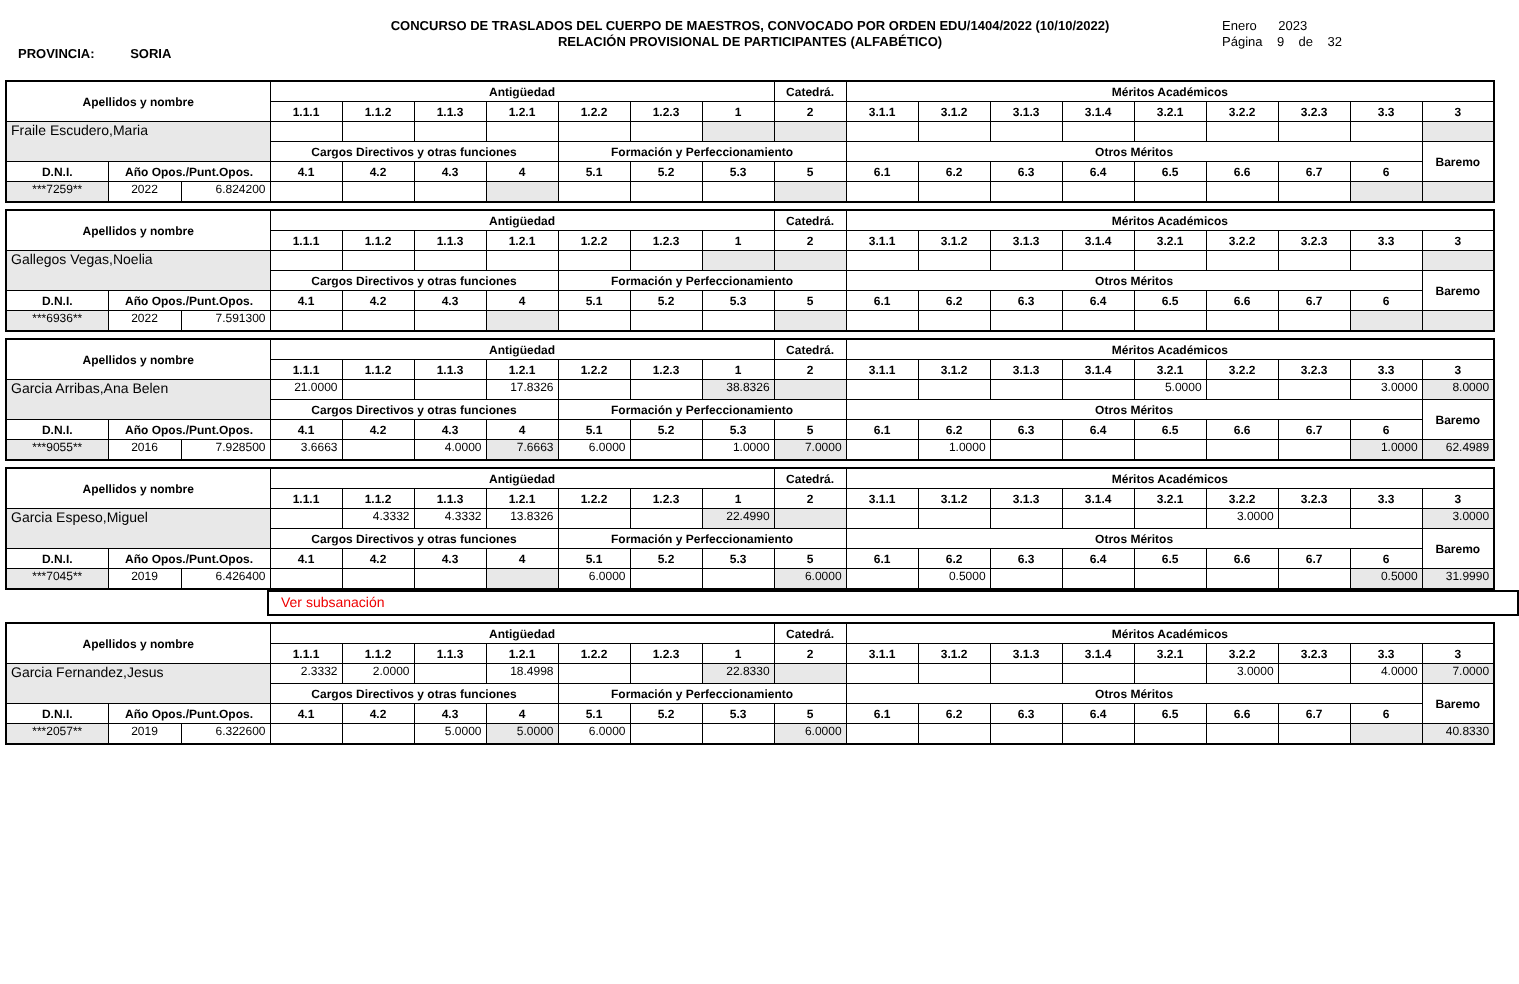PROVINCIA: SORIA
CONCURSO DE TRASLADOS DEL CUERPO DE MAESTROS, CONVOCADO POR ORDEN EDU/1404/2022 (10/10/2022)
RELACIÓN PROVISIONAL DE PARTICIPANTES (ALFABÉTICO)
Enero 2023
Página 9 de 32
| Apellidos y nombre | | | Antigüedad | | | | | | | Catedrá. | Méritos Académicos | | | | | | | | |
| --- | --- | --- | --- | --- | --- | --- | --- | --- | --- | --- | --- | --- | --- | --- | --- | --- | --- | --- | --- |
| | | | 1.1.1 | 1.1.2 | 1.1.3 | 1.2.1 | 1.2.2 | 1.2.3 | 1 | 2 | 3.1.1 | 3.1.2 | 3.1.3 | 3.1.4 | 3.2.1 | 3.2.2 | 3.2.3 | 3.3 | 3 |
| Fraile Escudero,Maria | | | | | | | | | | | | | | | | | | | |
| | | | Cargos Directivos y otras funciones | | | | Formación y Perfeccionamiento | | | | Otros Méritos | | | | | | | | Baremo |
| D.N.I. | Año Opos./Punt.Opos. | | 4.1 | 4.2 | 4.3 | 4 | 5.1 | 5.2 | 5.3 | 5 | 6.1 | 6.2 | 6.3 | 6.4 | 6.5 | 6.6 | 6.7 | 6 | |
| ***7259** | 2022 | 6.824200 | | | | | | | | | | | | | | | | | |
| Apellidos y nombre | | | Antigüedad | | | | | | | Catedrá. | Méritos Académicos | | | | | | | | |
| --- | --- | --- | --- | --- | --- | --- | --- | --- | --- | --- | --- | --- | --- | --- | --- | --- | --- | --- | --- |
| | | | 1.1.1 | 1.1.2 | 1.1.3 | 1.2.1 | 1.2.2 | 1.2.3 | 1 | 2 | 3.1.1 | 3.1.2 | 3.1.3 | 3.1.4 | 3.2.1 | 3.2.2 | 3.2.3 | 3.3 | 3 |
| Gallegos Vegas,Noelia | | | | | | | | | | | | | | | | | | | |
| | | | Cargos Directivos y otras funciones | | | | Formación y Perfeccionamiento | | | | Otros Méritos | | | | | | | | Baremo |
| D.N.I. | Año Opos./Punt.Opos. | | 4.1 | 4.2 | 4.3 | 4 | 5.1 | 5.2 | 5.3 | 5 | 6.1 | 6.2 | 6.3 | 6.4 | 6.5 | 6.6 | 6.7 | 6 | |
| ***6936** | 2022 | 7.591300 | | | | | | | | | | | | | | | | | |
| Apellidos y nombre | | | Antigüedad | | | | | | | Catedrá. | Méritos Académicos | | | | | | | | |
| --- | --- | --- | --- | --- | --- | --- | --- | --- | --- | --- | --- | --- | --- | --- | --- | --- | --- | --- | --- |
| | | | 1.1.1 | 1.1.2 | 1.1.3 | 1.2.1 | 1.2.2 | 1.2.3 | 1 | 2 | 3.1.1 | 3.1.2 | 3.1.3 | 3.1.4 | 3.2.1 | 3.2.2 | 3.2.3 | 3.3 | 3 |
| Garcia Arribas,Ana Belen | | | 21.0000 | | | 17.8326 | | | 38.8326 | | | | | | 5.0000 | | | 3.0000 | 8.0000 |
| | | | Cargos Directivos y otras funciones | | | | Formación y Perfeccionamiento | | | | Otros Méritos | | | | | | | | Baremo |
| D.N.I. | Año Opos./Punt.Opos. | | 4.1 | 4.2 | 4.3 | 4 | 5.1 | 5.2 | 5.3 | 5 | 6.1 | 6.2 | 6.3 | 6.4 | 6.5 | 6.6 | 6.7 | 6 | |
| ***9055** | 2016 | 7.928500 | 3.6663 | | 4.0000 | 7.6663 | 6.0000 | | 1.0000 | 7.0000 | | 1.0000 | | | | | | 1.0000 | 62.4989 |
| Apellidos y nombre | | | Antigüedad | | | | | | | Catedrá. | Méritos Académicos | | | | | | | | |
| --- | --- | --- | --- | --- | --- | --- | --- | --- | --- | --- | --- | --- | --- | --- | --- | --- | --- | --- | --- |
| | | | 1.1.1 | 1.1.2 | 1.1.3 | 1.2.1 | 1.2.2 | 1.2.3 | 1 | 2 | 3.1.1 | 3.1.2 | 3.1.3 | 3.1.4 | 3.2.1 | 3.2.2 | 3.2.3 | 3.3 | 3 |
| Garcia Espeso,Miguel | | | | 4.3332 | 4.3332 | 13.8326 | | | 22.4990 | | | | | | | 3.0000 | | | 3.0000 |
| | | | Cargos Directivos y otras funciones | | | | Formación y Perfeccionamiento | | | | Otros Méritos | | | | | | | | Baremo |
| D.N.I. | Año Opos./Punt.Opos. | | 4.1 | 4.2 | 4.3 | 4 | 5.1 | 5.2 | 5.3 | 5 | 6.1 | 6.2 | 6.3 | 6.4 | 6.5 | 6.6 | 6.7 | 6 | |
| ***7045** | 2019 | 6.426400 | | | | | 6.0000 | | | 6.0000 | | 0.5000 | | | | | | 0.5000 | 31.9990 |
Ver subsanación
| Apellidos y nombre | | | Antigüedad | | | | | | | Catedrá. | Méritos Académicos | | | | | | | | |
| --- | --- | --- | --- | --- | --- | --- | --- | --- | --- | --- | --- | --- | --- | --- | --- | --- | --- | --- | --- |
| | | | 1.1.1 | 1.1.2 | 1.1.3 | 1.2.1 | 1.2.2 | 1.2.3 | 1 | 2 | 3.1.1 | 3.1.2 | 3.1.3 | 3.1.4 | 3.2.1 | 3.2.2 | 3.2.3 | 3.3 | 3 |
| Garcia Fernandez,Jesus | | | 2.3332 | 2.0000 | | 18.4998 | | | 22.8330 | | | | | | | 3.0000 | | 4.0000 | 7.0000 |
| | | | Cargos Directivos y otras funciones | | | | Formación y Perfeccionamiento | | | | Otros Méritos | | | | | | | | Baremo |
| D.N.I. | Año Opos./Punt.Opos. | | 4.1 | 4.2 | 4.3 | 4 | 5.1 | 5.2 | 5.3 | 5 | 6.1 | 6.2 | 6.3 | 6.4 | 6.5 | 6.6 | 6.7 | 6 | |
| ***2057** | 2019 | 6.322600 | | | 5.0000 | 5.0000 | 6.0000 | | | 6.0000 | | | | | | | | | 40.8330 |